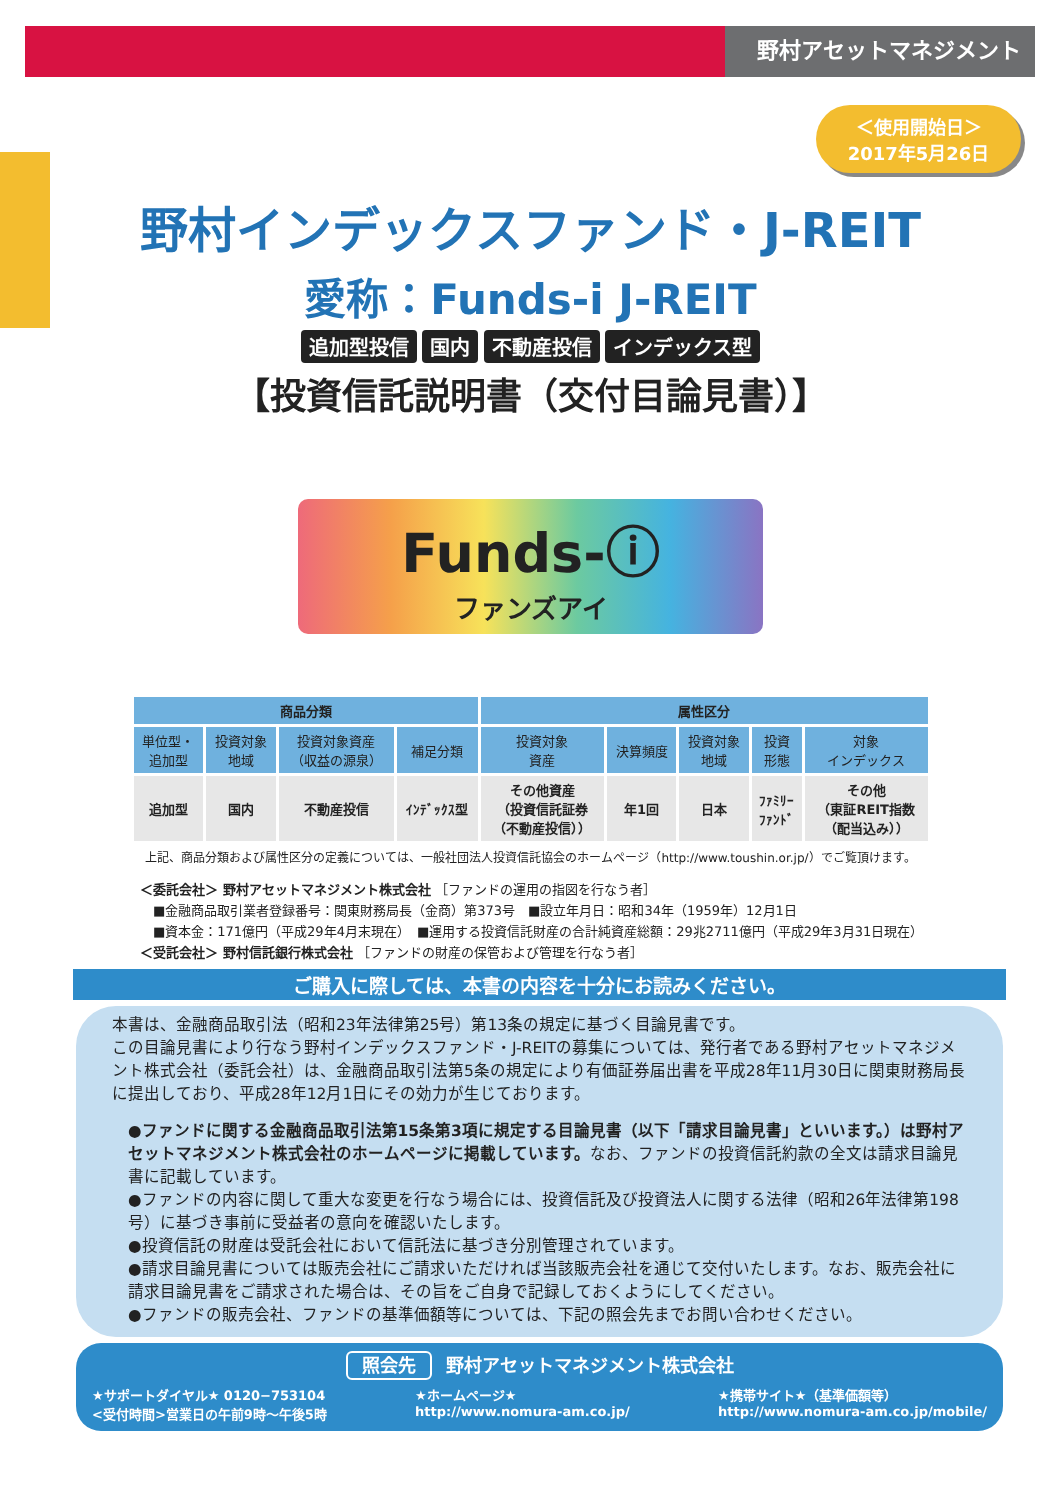野村アセットマネジメント
＜使用開始日＞
2017年5月26日
野村インデックスファンド・J-REIT
愛称：Funds-i J-REIT
追加型投信 国内 不動産投信 インデックス型
【投資信託説明書（交付目論見書）】
Funds-ⓘ
ファンズアイ
| 商品分類 | | | | 属性区分 | | | | |
| --- | --- | --- | --- | --- | --- | --- | --- | --- |
| 単位型・ 追加型 | 投資対象 地域 | 投資対象資産 （収益の源泉） | 補足分類 | 投資対象 資産 | 決算頻度 | 投資対象 地域 | 投資 形態 | 対象 インデックス |
| 追加型 | 国内 | 不動産投信 | ｲﾝﾃﾞｯｸｽ型 | その他資産 （投資信託証券 （不動産投信）） | 年1回 | 日本 | ﾌｧﾐﾘｰ ﾌｧﾝﾄﾞ | その他 （東証REIT指数 （配当込み）） |
上記、商品分類および属性区分の定義については、一般社団法人投資信託協会のホームページ（http://www.toushin.or.jp/）でご覧頂けます。
＜委託会社＞ 野村アセットマネジメント株式会社 ［ファンドの運用の指図を行なう者］
　■金融商品取引業者登録番号：関東財務局長（金商）第373号　■設立年月日：昭和34年（1959年）12月1日
　■資本金：171億円（平成29年4月末現在）　■運用する投資信託財産の合計純資産総額：29兆2711億円（平成29年3月31日現在）
＜受託会社＞ 野村信託銀行株式会社 ［ファンドの財産の保管および管理を行なう者］
ご購入に際しては、本書の内容を十分にお読みください。
本書は、金融商品取引法（昭和23年法律第25号）第13条の規定に基づく目論見書です。
この目論見書により行なう野村インデックスファンド・J-REITの募集については、発行者である野村アセットマネジメント株式会社（委託会社）は、金融商品取引法第5条の規定により有価証券届出書を平成28年11月30日に関東財務局長に提出しており、平成28年12月1日にその効力が生じております。
●ファンドに関する金融商品取引法第15条第3項に規定する目論見書（以下「請求目論見書」といいます。）は野村アセットマネジメント株式会社のホームページに掲載しています。なお、ファンドの投資信託約款の全文は請求目論見書に記載しています。
●ファンドの内容に関して重大な変更を行なう場合には、投資信託及び投資法人に関する法律（昭和26年法律第198号）に基づき事前に受益者の意向を確認いたします。
●投資信託の財産は受託会社において信託法に基づき分別管理されています。
●請求目論見書については販売会社にご請求いただければ当該販売会社を通じて交付いたします。なお、販売会社に請求目論見書をご請求された場合は、その旨をご自身で記録しておくようにしてください。
●ファンドの販売会社、ファンドの基準価額等については、下記の照会先までお問い合わせください。
照会先 野村アセットマネジメント株式会社
★サポートダイヤル★ 0120−753104
<受付時間>営業日の午前9時〜午後5時
★ホームページ★
http://www.nomura-am.co.jp/
★携帯サイト★（基準価額等）
http://www.nomura-am.co.jp/mobile/